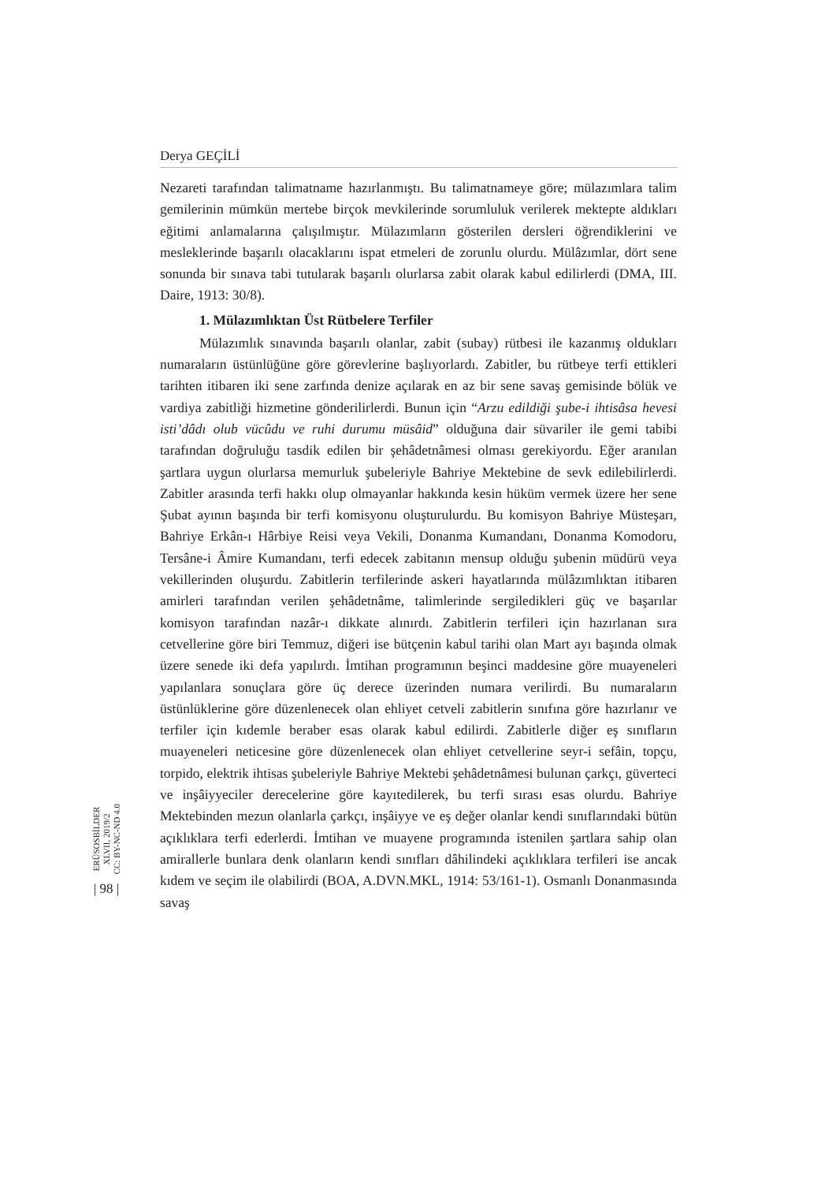Derya GEÇİLİ
Nezareti tarafından talimatname hazırlanmıştı. Bu talimatnameye göre; mülazımlara talim gemilerinin mümkün mertebe birçok mevkilerinde sorumluluk verilerek mektepte aldıkları eğitimi anlamalarına çalışılmıştır. Mülazımların gösterilen dersleri öğrendiklerini ve mesleklerinde başarılı olacaklarını ispat etmeleri de zorunlu olurdu. Mülâzımlar, dört sene sonunda bir sınava tabi tutularak başarılı olurlarsa zabit olarak kabul edilirlerdi (DMA, III. Daire, 1913: 30/8).
1. Mülazımlıktan Üst Rütbelere Terfiler
Mülazımlık sınavında başarılı olanlar, zabit (subay) rütbesi ile kazanmış oldukları numaraların üstünlüğüne göre görevlerine başlıyorlardı. Zabitler, bu rütbeye terfi ettikleri tarihten itibaren iki sene zarfında denize açılarak en az bir sene savaş gemisinde bölük ve vardiya zabitliği hizmetine gönderilirlerdi. Bunun için “Arzu edildiği şube-i ihtisâsa hevesi isti’dâdı olub vücûdu ve ruhi durumu müsâid” olduğuna dair süvariler ile gemi tabibi tarafından doğruluğu tasdik edilen bir şehâdetnâmesi olması gerekiyordu. Eğer aranılan şartlara uygun olurlarsa memurluk şubeleriyle Bahriye Mektebine de sevk edilebilirlerdi. Zabitler arasında terfi hakkı olup olmayanlar hakkında kesin hüküm vermek üzere her sene Şubat ayının başında bir terfi komisyonu oluşturulurdu. Bu komisyon Bahriye Müsteşarı, Bahriye Erkân-ı Hârbiye Reisi veya Vekili, Donanma Kumandanı, Donanma Komodoru, Tersâne-i Âmire Kumandanı, terfi edecek zabitanın mensup olduğu şubenin müdürü veya vekillerinden oluşurdu. Zabitlerin terfilerinde askeri hayatlarında mülâzımlıktan itibaren amirleri tarafından verilen şehâdetnâme, talimlerinde sergiledikleri güç ve başarılar komisyon tarafından nazâr-ı dikkate alınırdı. Zabitlerin terfileri için hazırlanan sıra cetvellerine göre biri Temmuz, diğeri ise bütçenin kabul tarihi olan Mart ayı başında olmak üzere senede iki defa yapılırdı. İmtihan programının beşinci maddesine göre muayeneleri yapılanlara sonuçlara göre üç derece üzerinden numara verilirdi. Bu numaraların üstünlüklerine göre düzenlenecek olan ehliyet cetveli zabitlerin sınıfına göre hazırlanır ve terfiler için kıdemle beraber esas olarak kabul edilirdi. Zabitlerle diğer eş sınıfların muayeneleri neticesine göre düzenlenecek olan ehliyet cetvellerine seyr-i sefâin, topçu, torpido, elektrik ihtisas şubeleriyle Bahriye Mektebi şehâdetnâmesi bulunan çarkçı, güverteci ve inşâiyyeciler derecelerine göre kayıtedilerek, bu terfi sırası esas olurdu. Bahriye Mektebinden mezun olanlarla çarkçı, inşâiyye ve eş değer olanlar kendi sınıflarındaki bütün açıklıklara terfi ederlerdi. İmtihan ve muayene programında istenilen şartlara sahip olan amirallerle bunlara denk olanların kendi sınıfları dâhilindeki açıklıklara terfileri ise ancak kıdem ve seçim ile olabilirdi (BOA, A.DVN.MKL, 1914: 53/161-1). Osmanlı Donanmasında savaş
ERÜSOSBİLDER
XLVII, 2019/2
CC: BY-NC-ND 4.0
| 98 |